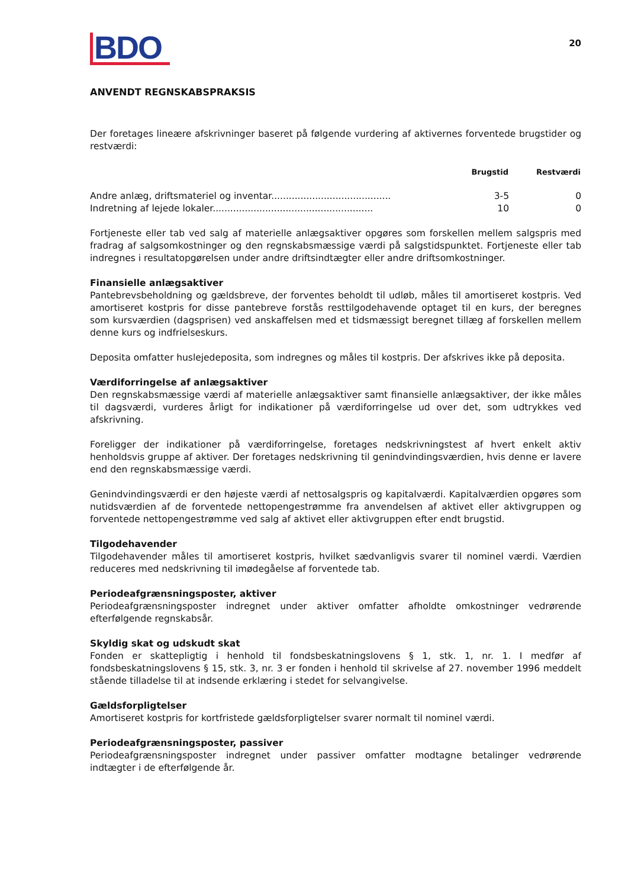BDO
20
ANVENDT REGNSKABSPRAKSIS
Der foretages lineære afskrivninger baseret på følgende vurdering af aktivernes forventede brugstider og restværdi:
| | Brugstid | Restværdi |
| --- | --- | --- |
| Andre anlæg, driftsmateriel og inventar......................................... | 3-5 | 0 |
| Indretning af lejede lokaler....................................................... | 10 | 0 |
Fortjeneste eller tab ved salg af materielle anlægsaktiver opgøres som forskellen mellem salgspris med fradrag af salgsomkostninger og den regnskabsmæssige værdi på salgstidspunktet. Fortjeneste eller tab indregnes i resultatopgørelsen under andre driftsindtægter eller andre driftsomkostninger.
Finansielle anlægsaktiver
Pantebrevsbeholdning og gældsbreve, der forventes beholdt til udløb, måles til amortiseret kostpris. Ved amortiseret kostpris for disse pantebreve forstås resttilgodehavende optaget til en kurs, der beregnes som kursværdien (dagsprisen) ved anskaffelsen med et tidsmæssigt beregnet tillæg af forskellen mellem denne kurs og indfrielseskurs.
Deposita omfatter huslejedeposita, som indregnes og måles til kostpris. Der afskrives ikke på deposita.
Værdiforringelse af anlægsaktiver
Den regnskabsmæssige værdi af materielle anlægsaktiver samt finansielle anlægsaktiver, der ikke måles til dagsværdi, vurderes årligt for indikationer på værdiforringelse ud over det, som udtrykkes ved afskrivning.
Foreligger der indikationer på værdiforringelse, foretages nedskrivningstest af hvert enkelt aktiv henholdsvis gruppe af aktiver. Der foretages nedskrivning til genindvindingsværdien, hvis denne er lavere end den regnskabsmæssige værdi.
Genindvindingsværdi er den højeste værdi af nettosalgspris og kapitalværdi. Kapitalværdien opgøres som nutidsværdien af de forventede nettopengestrømme fra anvendelsen af aktivet eller aktivgruppen og forventede nettopengestrømme ved salg af aktivet eller aktivgruppen efter endt brugstid.
Tilgodehavender
Tilgodehavender måles til amortiseret kostpris, hvilket sædvanligvis svarer til nominel værdi. Værdien reduceres med nedskrivning til imødegåelse af forventede tab.
Periodeafgrænsningsposter, aktiver
Periodeafgrænsningsposter indregnet under aktiver omfatter afholdte omkostninger vedrørende efterfølgende regnskabsår.
Skyldig skat og udskudt skat
Fonden er skattepligtig i henhold til fondsbeskatningslovens § 1, stk. 1, nr. 1. I medfør af fondsbeskatningslovens § 15, stk. 3, nr. 3 er fonden i henhold til skrivelse af 27. november 1996 meddelt stående tilladelse til at indsende erklæring i stedet for selvangivelse.
Gældsforpligtelser
Amortiseret kostpris for kortfristede gældsforpligtelser svarer normalt til nominel værdi.
Periodeafgrænsningsposter, passiver
Periodeafgrænsningsposter indregnet under passiver omfatter modtagne betalinger vedrørende indtægter i de efterfølgende år.